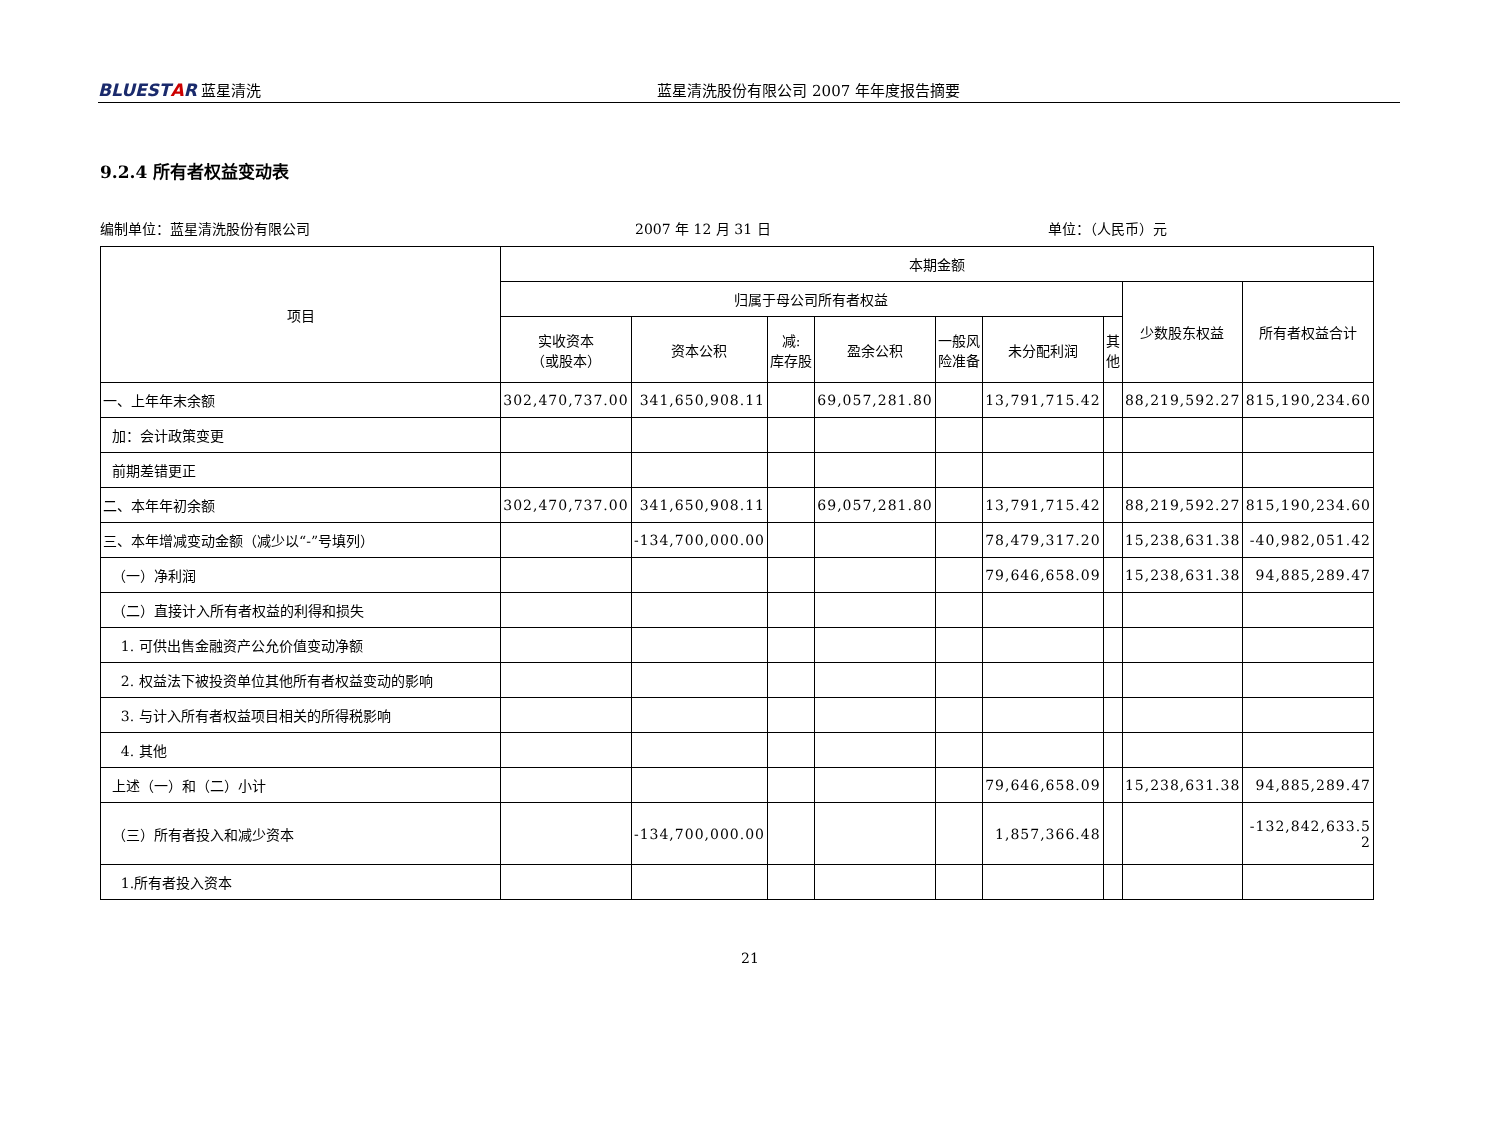BLUESTAR 蓝星清洗 蓝星清洗股份有限公司 2007 年年度报告摘要
9.2.4 所有者权益变动表
编制单位：蓝星清洗股份有限公司 2007 年 12 月 31 日 单位：（人民币）元
| 项目 | 本期金额 | | | | | | | | |
| --- | --- | --- | --- | --- | --- | --- | --- | --- | --- |
| | 归属于母公司所有者权益 | | | | | | | 少数股东权益 | 所有者权益合计 |
| | 实收资本 （或股本） | 资本公积 | 减: 库存股 | 盈余公积 | 一般风 险准备 | 未分配利润 | 其 他 | | |
| 一、上年年末余额 | 302,470,737.00 | 341,650,908.11 | | 69,057,281.80 | | 13,791,715.42 | | 88,219,592.27 | 815,190,234.60 |
| 加：会计政策变更 | | | | | | | | | |
| 前期差错更正 | | | | | | | | | |
| 二、本年年初余额 | 302,470,737.00 | 341,650,908.11 | | 69,057,281.80 | | 13,791,715.42 | | 88,219,592.27 | 815,190,234.60 |
| 三、本年增减变动金额（减少以“-”号填列） | | -134,700,000.00 | | | | 78,479,317.20 | | 15,238,631.38 | -40,982,051.42 |
| （一）净利润 | | | | | | 79,646,658.09 | | 15,238,631.38 | 94,885,289.47 |
| （二）直接计入所有者权益的利得和损失 | | | | | | | | | |
| 1. 可供出售金融资产公允价值变动净额 | | | | | | | | | |
| 2. 权益法下被投资单位其他所有者权益变动的影响 | | | | | | | | | |
| 3. 与计入所有者权益项目相关的所得税影响 | | | | | | | | | |
| 4. 其他 | | | | | | | | | |
| 上述（一）和（二）小计 | | | | | | 79,646,658.09 | | 15,238,631.38 | 94,885,289.47 |
| （三）所有者投入和减少资本 | | -134,700,000.00 | | | | 1,857,366.48 | | | -132,842,633.5 2 |
| 1.所有者投入资本 | | | | | | | | | |
21